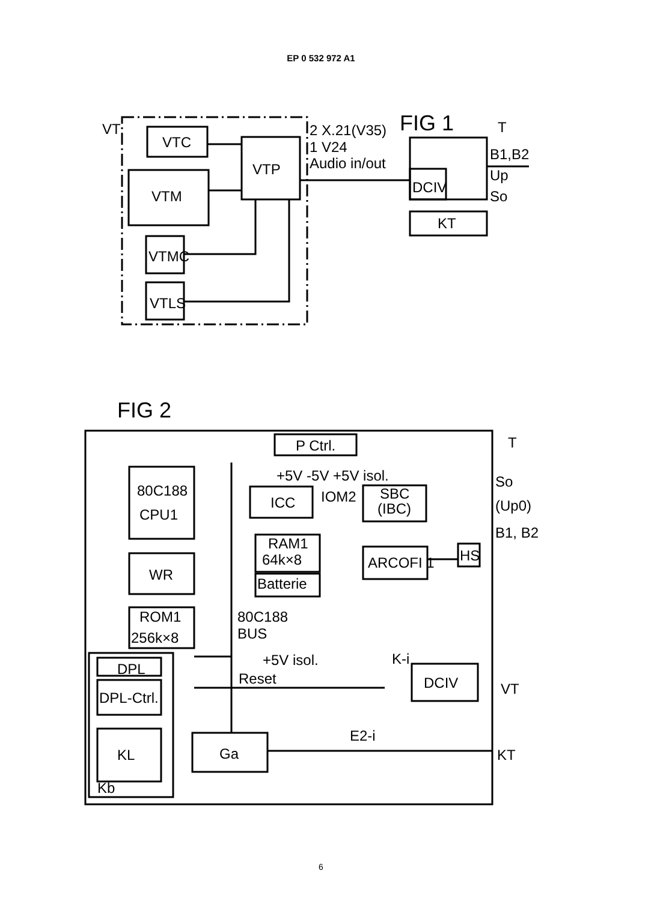EP 0 532 972 A1
VT
VTC
VTM
VTP
VTMC
VTLS
2 X.21(V35)
1 V24
Audio in/out
FIG 1
T
B1,B2
Up
So
DCIV
KT
FIG 2
T
P Ctrl.
+5V -5V +5V isol.
80C188
CPU1
ICC
IOM2
SBC
(IBC)
So
(Up0)
B1, B2
RAM1
64k×8
Batterie
ARCOFI 1
HS
WR
ROM1
256k×8
80C188
BUS
+5V isol.
Reset
K-i
DCIV
VT
DPL
DPL-Ctrl.
KL
Kb
Ga
E2-i
KT
6